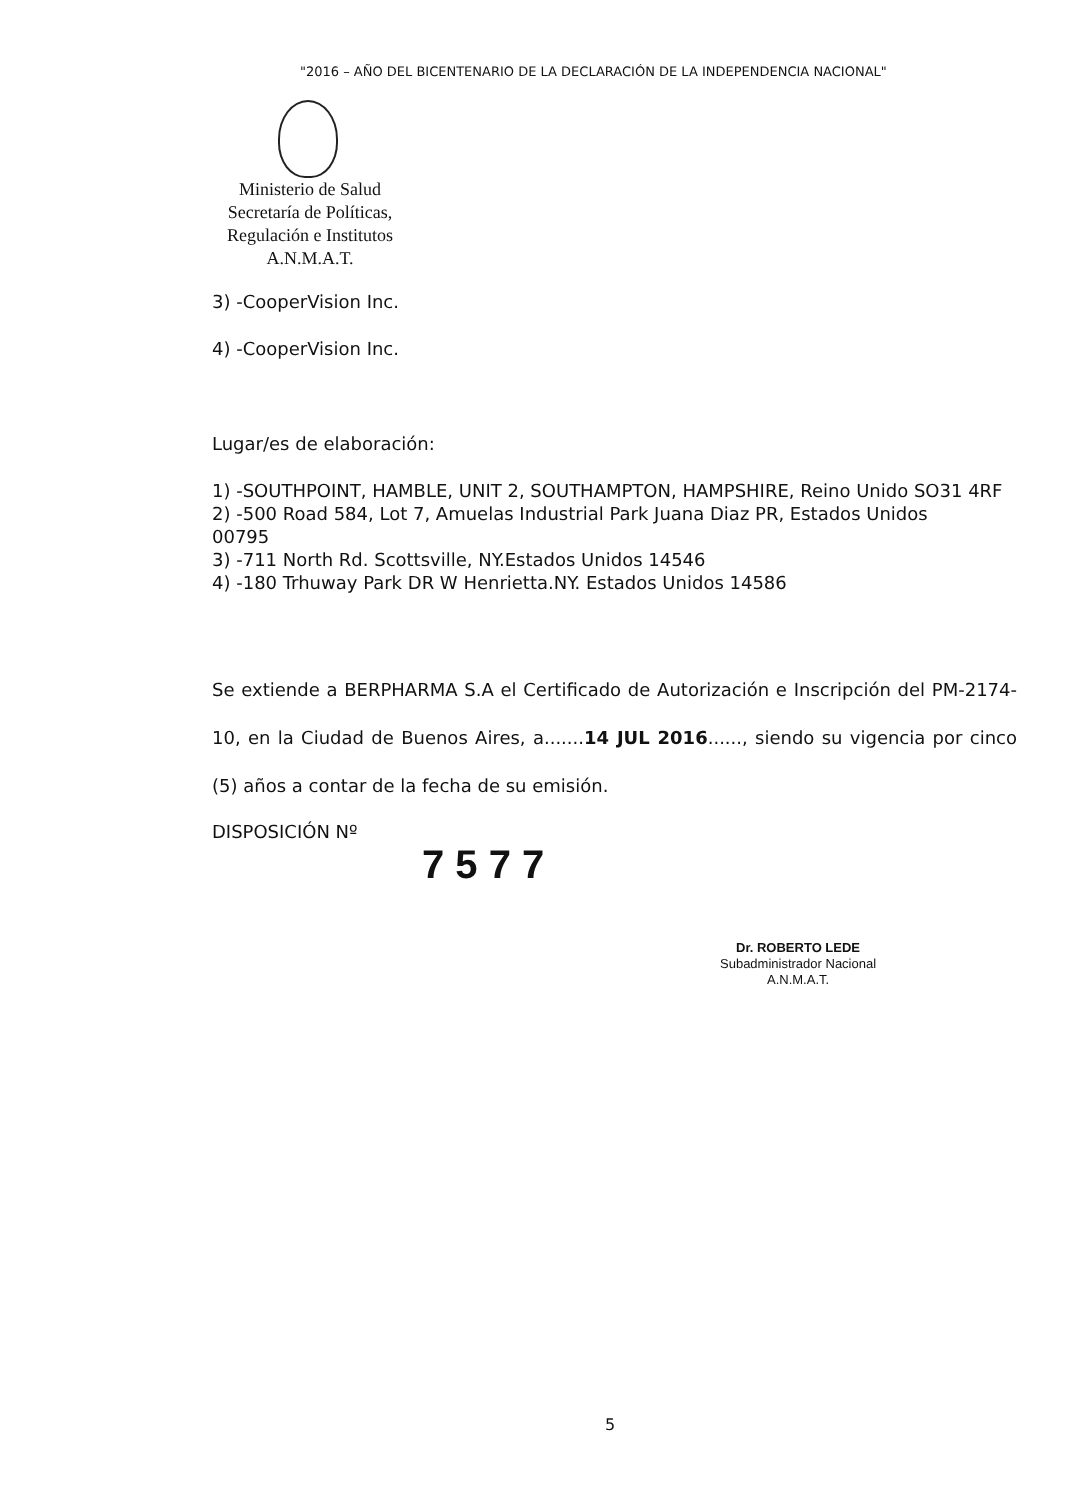"2016 – AÑO DEL BICENTENARIO DE LA DECLARACIÓN DE LA INDEPENDENCIA NACIONAL"
Ministerio de Salud
Secretaría de Políticas,
Regulación e Institutos
A.N.M.A.T.
3) -CooperVision Inc.
4) -CooperVision Inc.
Lugar/es de elaboración:
1) -SOUTHPOINT, HAMBLE, UNIT 2, SOUTHAMPTON, HAMPSHIRE, Reino Unido SO31 4RF
2) -500 Road 584, Lot 7, Amuelas Industrial Park Juana Diaz PR, Estados Unidos 00795
3) -711 North Rd. Scottsville, NY.Estados Unidos 14546
4) -180 Trhuway Park DR W Henrietta.NY. Estados Unidos 14586
Se extiende a BERPHARMA S.A el Certificado de Autorización e Inscripción del PM-2174-10, en la Ciudad de Buenos Aires, a.......14 JUL 2016......, siendo su vigencia por cinco (5) años a contar de la fecha de su emisión.
DISPOSICIÓN Nº
7 5 7 7
Dr. ROBERTO LEDE
Subadministrador Nacional
A.N.M.A.T.
5